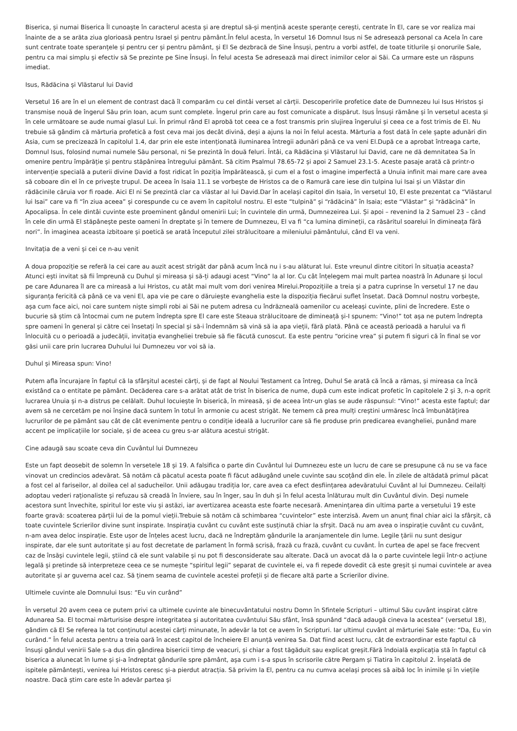Biserica, și numai Biserica Îl cunoaște în caracterul acesta și are dreptul să-și mențină aceste speranțe cerești, centrate în El, care se vor realiza mai înainte de a se arăta ziua glorioasă pentru Israel și pentru pământ.În felul acesta, în versetul 16 Domnul Isus ni Se adresează personal ca Acela în care sunt centrate toate speranțele și pentru cer și pentru pământ, și El Se dezbracă de Sine Însuși, pentru a vorbi astfel, de toate titlurile și onorurile Sale, pentru ca mai simplu și efectiv să Se prezinte pe Sine Însuși. În felul acesta Se adresează mai direct inimilor celor ai Săi. Ca urmare este un răspuns imediat.
Isus, Rădăcina și Vlăstarul lui David
Versetul 16 are în el un element de contrast dacă îl comparăm cu cel dintâi verset al cărții. Descoperirile profetice date de Dumnezeu lui Isus Hristos și transmise nouă de îngerul Său prin Ioan, acum sunt complete. Îngerul prin care au fost comunicate a dispărut. Isus Însuși rămâne și în versetul acesta și în cele următoare se aude numai glasul Lui. În primul rând El aprobă tot ceea ce a fost transmis prin slujirea îngerului și ceea ce a fost trimis de El. Nu trebuie să gândim că mărturia profetică a fost ceva mai jos decât divină, deși a ajuns la noi în felul acesta. Mărturia a fost dată în cele șapte adunări din Asia, cum se precizează în capitolul 1.4, dar prin ele este intenționată iluminarea întregii adunări până ce va veni El.După ce a aprobat întreaga carte, Domnul Isus, folosind numai numele Său personal, ni Se prezintă în două feluri. Întâi, ca Rădăcina și Vlăstarul lui David, care ne dă demnitatea Sa în omenire pentru împărăție și pentru stăpânirea întregului pământ. Să citim Psalmul 78.65-72 și apoi 2 Samuel 23.1-5. Aceste pasaje arată că printr-o intervenție specială a puterii divine David a fost ridicat în poziția împărătească, și cum el a fost o imagine imperfectă a Unuia infinit mai mare care avea să coboare din el în ce privește trupul. De aceea în Isaia 11.1 se vorbește de Hristos ca de o Ramură care iese din tulpina lui Isai și un Vlăstar din rădăcinile căruia vor fi roade. Aici El ni Se prezintă clar ca vlăstar al lui David.Dar în același capitol din Isaia, în versetul 10, El este prezentat ca “Vlăstarul lui Isai” care va fi “în ziua aceea” și corespunde cu ce avem în capitolul nostru. El este “tulpină” și “rădăcină” în Isaia; este “Vlăstar” și “rădăcină” în Apocalipsa. În cele dintâi cuvinte este proeminent gândul omenirii Lui; în cuvintele din urmă, Dumnezeirea Lui. Și apoi – revenind la 2 Samuel 23 – când în cele din urmă El stăpânește peste oameni în dreptate și în temere de Dumnezeu, El va fi “ca lumina dimineții, ca răsăritul soarelui în dimineața fără nori”. În imaginea aceasta izbitoare și poetică se arată începutul zilei strălucitoare a mileniului pământului, când El va veni.
Invitația de a veni și cei ce n-au venit
A doua propoziție se referă la cei care au auzit acest strigăt dar până acum încă nu i s-au alăturat lui. Este vreunul dintre cititori în situația aceasta? Atunci ești invitat să fii împreună cu Duhul și mireasa și să-ți adaugi acest “Vino” la al lor. Cu cât înțelegem mai mult partea noastră în Adunare și locul pe care Adunarea îl are ca mireasă a lui Hristos, cu atât mai mult vom dori venirea Mirelui.Propozițiile a treia și a patra cuprinse în versetul 17 ne dau siguranța fericită că până ce va veni El, apa vie pe care o dăruiește evanghelia este la dispoziția fiecărui suflet însetat. Dacă Domnul nostru vorbește, așa cum face aici, noi care suntem niște simpli robi ai Săi ne putem adresa cu îndrăzneală oamenilor cu aceleași cuvinte, plini de încredere. Este o bucurie să știm că întocmai cum ne putem îndrepta spre El care este Steaua strălucitoare de dimineață și-I spunem: “Vino!” tot așa ne putem îndrepta spre oameni în general și către cei însetați în special și să-i îndemnăm să vină să ia apa vieții, fără plată. Până ce această perioadă a harului va fi înlocuită cu o perioadă a judecății, invitația evangheliei trebuie să fie făcută cunoscut. Ea este pentru “oricine vrea” și putem fi siguri că în final se vor găsi unii care prin lucrarea Duhului lui Dumnezeu vor voi să ia.
Duhul și Mireasa spun: Vino!
Putem afla încurajare în faptul că la sfârșitul acestei cărți, și de fapt al Noului Testament ca întreg, Duhul Se arată că încă a rămas, și mireasa ca încă existând ca o entitate pe pământ. Decăderea care s-a arătat atât de trist în biserica de nume, după cum este indicat profetic în capitolele 2 și 3, n-a oprit lucrarea Unuia și n-a distrus pe celălalt. Duhul locuiește în biserică, în mireasă, și de aceea într-un glas se aude răspunsul: “Vino!” acesta este faptul; dar avem să ne cercetăm pe noi înșine dacă suntem în totul în armonie cu acest strigăt. Ne temem că prea mulți creștini urmăresc încă îmbunătățirea lucrurilor de pe pământ sau cât de cât evenimente pentru o condiție ideală a lucrurilor care să fie produse prin predicarea evangheliei, punând mare accent pe implicațiile lor sociale, și de aceea cu greu s-ar alătura acestui strigăt.
Cine adaugă sau scoate ceva din Cuvântul lui Dumnezeu
Este un fapt deosebit de solemn în versetele 18 și 19. A falsifica o parte din Cuvântul lui Dumnezeu este un lucru de care se presupune că nu se va face vinovat un credincios adevărat. Să notăm că păcatul acesta poate fi făcut adăugând unele cuvinte sau scoțând din ele. În zilele de altădată primul păcat a fost cel al fariseilor, al doilea cel al saducheilor. Unii adăugau tradiția lor, care avea ca efect desființarea adevăratului Cuvânt al lui Dumnezeu. Ceilalți adoptau vederi raționaliste și refuzau să creadă în înviere, sau în înger, sau în duh și în felul acesta înlăturau mult din Cuvântul divin. Deși numele acestora sunt învechite, spiritul lor este viu și astăzi, iar avertizarea aceasta este foarte necesară. Amenințarea din ultima parte a versetului 19 este foarte gravă: scoaterea părții lui de la pomul vieții.Trebuie să notăm că schimbarea “cuvintelor” este interzisă. Avem un anunț final chiar aici la sfârșit, că toate cuvintele Scrierilor divine sunt inspirate. Inspirația cuvânt cu cuvânt este susținută chiar la sfrșit. Dacă nu am avea o inspirație cuvânt cu cuvânt, n-am avea deloc inspirație. Este ușor de înțeles acest lucru, dacă ne îndreptăm gândurile la aranjamentele din lume. Legile țării nu sunt desigur inspirate, dar ele sunt autoritate și au fost decretate de parlament în formă scrisă, frază cu frază, cuvânt cu cuvânt. În curtea de apel se face frecvent caz de însăși cuvintele legii, știind că ele sunt valabile și nu pot fi desconsiderate sau alterate. Dacă un avocat dă la o parte cuvintele legii într-o acțiune legală și pretinde să interpreteze ceea ce se numește “spiritul legii” separat de cuvintele ei, va fi repede dovedit că este greșit și numai cuvintele ar avea autoritate și ar guverna acel caz. Să ținem seama de cuvintele acestei profeții și de fiecare altă parte a Scrierilor divine.
Ultimele cuvinte ale Domnului Isus: “Eu vin curând”
În versetul 20 avem ceea ce putem privi ca ultimele cuvinte ale binecuvântatului nostru Domn în Sfintele Scripturi – ultimul Său cuvânt inspirat către Adunarea Sa. El tocmai mărturisise despre integritatea și autoritatea cuvântului Său sfânt, însă spunând “dacă adaugă cineva la acestea” (versetul 18), gândim că El Se referea la tot conținutul acestei cărți minunate, în adevăr la tot ce avem în Scripturi. Iar ultimul cuvânt al mărturiei Sale este: “Da, Eu vin curând.” În felul acesta pentru a treia oară în acest capitol de încheiere El anunță venirea Sa. Dat fiind acest lucru, cât de extraordinar este faptul că însuși gândul venirii Sale s-a dus din gândirea bisericii timp de veacuri, și chiar a fost tăgăduit sau explicat greșit.Fără îndoială explicația stă în faptul că biserica a alunecat în lume și și-a îndreptat gândurile spre pământ, așa cum i s-a spus în scrisorile către Pergam și Tiatira în capitolul 2. Înșelată de ispitele pământești, venirea lui Hristos ceresc și-a pierdut atracția. Să privim la El, pentru ca nu cumva același proces să aibă loc în inimile și în viețile noastre. Dacă știm care este în adevăr partea și